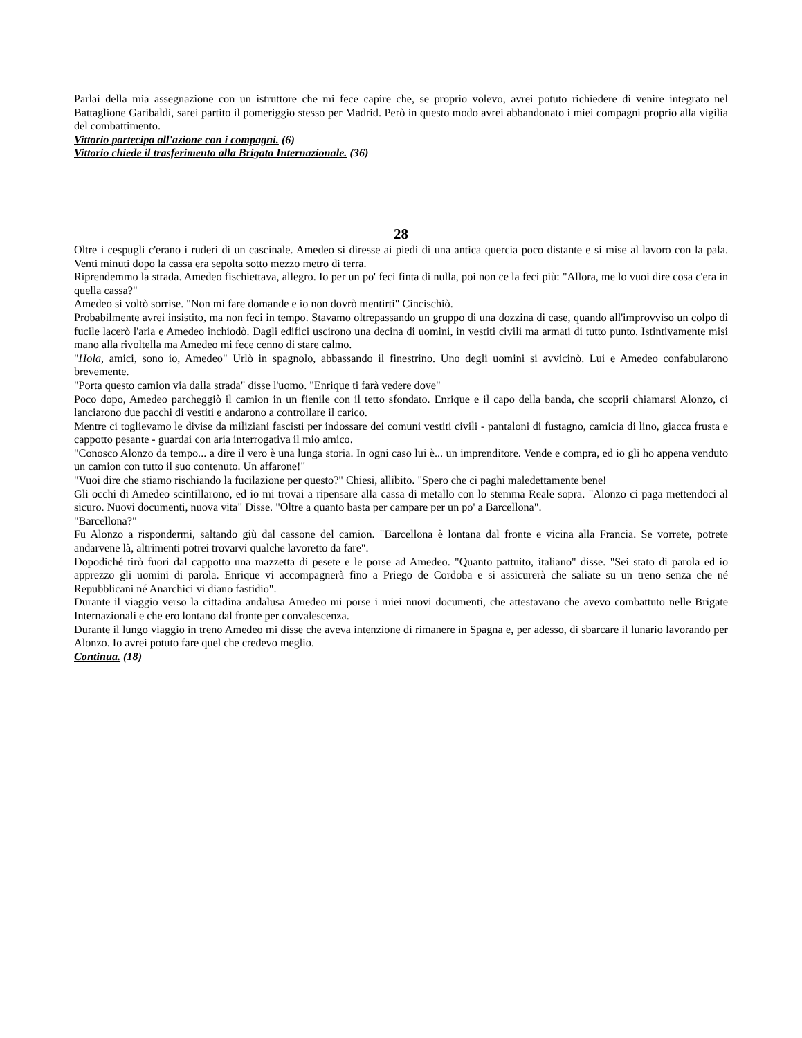Parlai della mia assegnazione con un istruttore che mi fece capire che, se proprio volevo, avrei potuto richiedere di venire integrato nel Battaglione Garibaldi, sarei partito il pomeriggio stesso per Madrid. Però in questo modo avrei abbandonato i miei compagni proprio alla vigilia del combattimento.
Vittorio partecipa all'azione con i compagni. (6)
Vittorio chiede il trasferimento alla Brigata Internazionale. (36)
28
Oltre i cespugli c'erano i ruderi di un cascinale. Amedeo si diresse ai piedi di una antica quercia poco distante e si mise al lavoro con la pala. Venti minuti dopo la cassa era sepolta sotto mezzo metro di terra.
Riprendemmo la strada. Amedeo fischiettava, allegro. Io per un po' feci finta di nulla, poi non ce la feci più: "Allora, me lo vuoi dire cosa c'era in quella cassa?"
Amedeo si voltò sorrise. "Non mi fare domande e io non dovrò mentirti" Cincischiò.
Probabilmente avrei insistito, ma non feci in tempo. Stavamo oltrepassando un gruppo di una dozzina di case, quando all'improvviso un colpo di fucile lacerò l'aria e Amedeo inchiodò. Dagli edifici uscirono una decina di uomini, in vestiti civili ma armati di tutto punto. Istintivamente misi mano alla rivoltella ma Amedeo mi fece cenno di stare calmo.
"Hola, amici, sono io, Amedeo" Urlò in spagnolo, abbassando il finestrino. Uno degli uomini si avvicinò. Lui e Amedeo confabularono brevemente.
"Porta questo camion via dalla strada" disse l'uomo. "Enrique ti farà vedere dove"
Poco dopo, Amedeo parcheggiò il camion in un fienile con il tetto sfondato. Enrique e il capo della banda, che scoprii chiamarsi Alonzo, ci lanciarono due pacchi di vestiti e andarono a controllare il carico.
Mentre ci toglievamo le divise da miliziani fascisti per indossare dei comuni vestiti civili - pantaloni di fustagno, camicia di lino, giacca frusta e cappotto pesante - guardai con aria interrogativa il mio amico.
"Conosco Alonzo da tempo... a dire il vero è una lunga storia. In ogni caso lui è... un imprenditore. Vende e compra, ed io gli ho appena venduto un camion con tutto il suo contenuto. Un affarone!"
"Vuoi dire che stiamo rischiando la fucilazione per questo?" Chiesi, allibito. "Spero che ci paghi maledettamente bene!
Gli occhi di Amedeo scintillarono, ed io mi trovai a ripensare alla cassa di metallo con lo stemma Reale sopra. "Alonzo ci paga mettendoci al sicuro. Nuovi documenti, nuova vita" Disse. "Oltre a quanto basta per campare per un po' a Barcellona".
"Barcellona?"
Fu Alonzo a rispondermi, saltando giù dal cassone del camion. "Barcellona è lontana dal fronte e vicina alla Francia. Se vorrete, potrete andarvene là, altrimenti potrei trovarvi qualche lavoretto da fare".
Dopodiché tirò fuori dal cappotto una mazzetta di pesete e le porse ad Amedeo. "Quanto pattuito, italiano" disse. "Sei stato di parola ed io apprezzo gli uomini di parola. Enrique vi accompagnerà fino a Priego de Cordoba e si assicurerà che saliate su un treno senza che né Repubblicani né Anarchici vi diano fastidio".
Durante il viaggio verso la cittadina andalusa Amedeo mi porse i miei nuovi documenti, che attestavano che avevo combattuto nelle Brigate Internazionali e che ero lontano dal fronte per convalescenza.
Durante il lungo viaggio in treno Amedeo mi disse che aveva intenzione di rimanere in Spagna e, per adesso, di sbarcare il lunario lavorando per Alonzo. Io avrei potuto fare quel che credevo meglio.
Continua. (18)